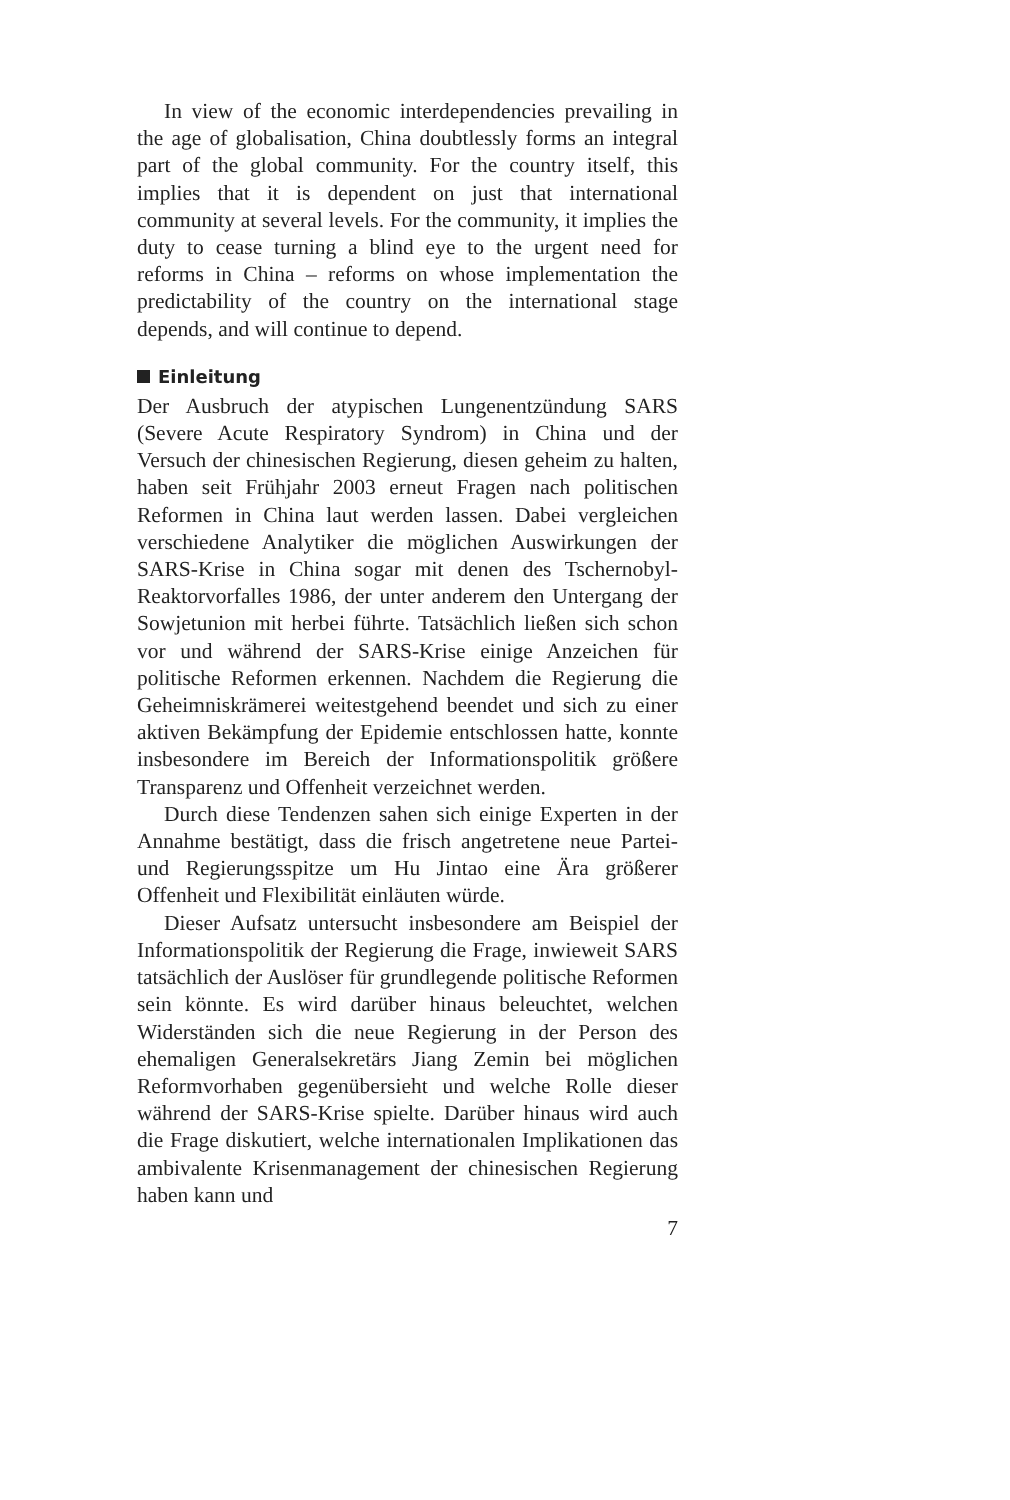In view of the economic interdependencies prevailing in the age of globalisation, China doubtlessly forms an integral part of the global community. For the country itself, this implies that it is dependent on just that international community at several levels. For the community, it implies the duty to cease turning a blind eye to the urgent need for reforms in China – reforms on whose implementation the predictability of the country on the international stage depends, and will continue to depend.
Einleitung
Der Ausbruch der atypischen Lungenentzündung SARS (Severe Acute Respiratory Syndrom) in China und der Versuch der chinesischen Regierung, diesen geheim zu halten, haben seit Frühjahr 2003 erneut Fragen nach politischen Reformen in China laut werden lassen. Dabei vergleichen verschiedene Analytiker die möglichen Auswirkungen der SARS-Krise in China sogar mit denen des Tschernobyl-Reaktorvorfalles 1986, der unter anderem den Untergang der Sowjetunion mit herbei führte. Tatsächlich ließen sich schon vor und während der SARS-Krise einige Anzeichen für politische Reformen erkennen. Nachdem die Regierung die Geheimniskrämerei weitestgehend beendet und sich zu einer aktiven Bekämpfung der Epidemie entschlossen hatte, konnte insbesondere im Bereich der Informationspolitik größere Transparenz und Offenheit verzeichnet werden.
Durch diese Tendenzen sahen sich einige Experten in der Annahme bestätigt, dass die frisch angetretene neue Partei- und Regierungsspitze um Hu Jintao eine Ära größerer Offenheit und Flexibilität einläuten würde.
Dieser Aufsatz untersucht insbesondere am Beispiel der Informationspolitik der Regierung die Frage, inwieweit SARS tatsächlich der Auslöser für grundlegende politische Reformen sein könnte. Es wird darüber hinaus beleuchtet, welchen Widerständen sich die neue Regierung in der Person des ehemaligen Generalsekretärs Jiang Zemin bei möglichen Reformvorhaben gegenübersieht und welche Rolle dieser während der SARS-Krise spielte. Darüber hinaus wird auch die Frage diskutiert, welche internationalen Implikationen das ambivalente Krisenmanagement der chinesischen Regierung haben kann und
7